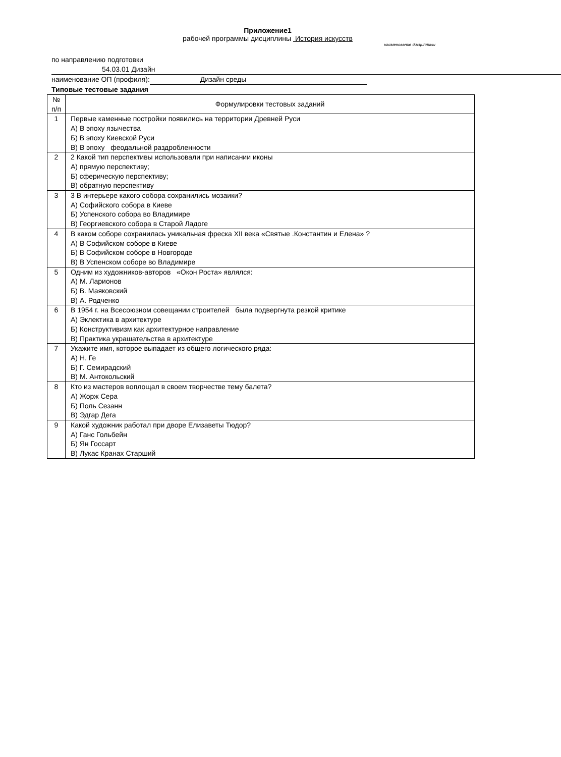Приложение1
рабочей программы дисциплины История искусств
наименование дисциплины
по направлению подготовки 54.03.01 Дизайн
наименование ОП (профиля): Дизайн среды
Типовые тестовые задания
| № п/п | Формулировки тестовых заданий |
| --- | --- |
| 1 | Первые каменные постройки появились на территории Древней Руси А) В эпоху язычества Б) В эпоху Киевской Руси В) В эпоху феодальной раздробленности |
| 2 | 2 Какой тип перспективы использовали при написании иконы А) прямую перспективу; Б) сферическую перспективу; В) обратную перспективу |
| 3 | 3 В интерьере какого собора сохранились мозаики? А) Софийского собора в Киеве Б) Успенского собора во Владимире В) Георгиевского собора в Старой Ладоге |
| 4 | В каком соборе сохранилась уникальная фреска XII века «Святые .Константин и Елена» ? А) В Софийском соборе в Киеве Б) В Софийском соборе в Новгороде В) В Успенском соборе во Владимире |
| 5 | Одним из художников-авторов «Окон Роста» являлся: А) М. Ларионов Б) В. Маяковский В) А. Родченко |
| 6 | В 1954 г. на Всесоюзном совещании строителей была подвергнута резкой критике А) Эклектика в архитектуре Б) Конструктивизм как архитектурное направление В) Практика украшательства в архитектуре |
| 7 | Укажите имя, которое выпадает из общего логического ряда: А) Н. Ге Б) Г. Семирадский В) М. Антокольский |
| 8 | Кто из мастеров воплощал в своем творчестве тему балета? А) Жорж Сера Б) Поль Сезанн В) Эдгар Дега |
| 9 | Какой художник работал при дворе Елизаветы Тюдор? А) Ганс Гольбейн Б) Ян Госсарт В) Лукас Кранах Старший |